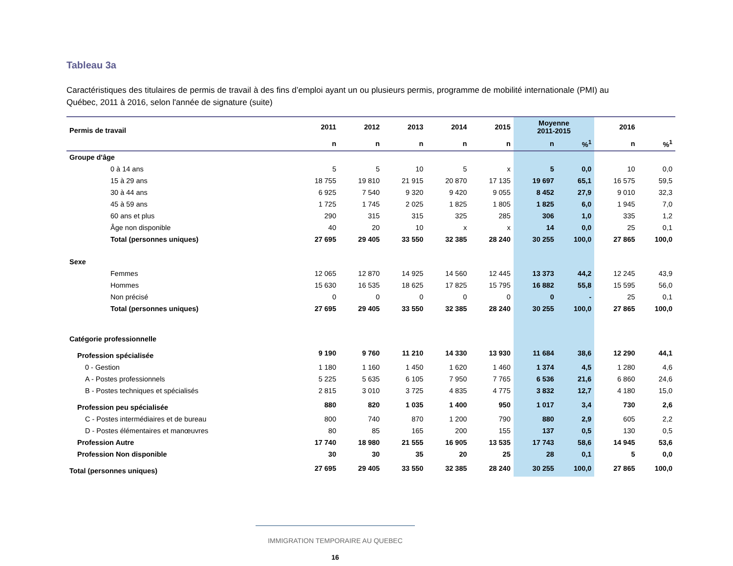Tableau 3a
Caractéristiques des titulaires de permis de travail à des fins d’emploi ayant un ou plusieurs permis, programme de mobilité internationale (PMI) au Québec, 2011 à 2016, selon l'année de signature (suite)
| Permis de travail | 2011 | 2012 | 2013 | 2014 | 2015 | Moyenne 2011-2015 | | 2016 | |
| --- | --- | --- | --- | --- | --- | --- | --- | --- | --- |
| | n | n | n | n | n | n | %<sup>1</sup> | n | %<sup>1</sup> |
| Groupe d'âge | | | | | | | | | |
| 0 à 14 ans | 5 | 5 | 10 | 5 | x | 5 | 0,0 | 10 | 0,0 |
| 15 à 29 ans | 18 755 | 19 810 | 21 915 | 20 870 | 17 135 | 19 697 | 65,1 | 16 575 | 59,5 |
| 30 à 44 ans | 6 925 | 7 540 | 9 320 | 9 420 | 9 055 | 8 452 | 27,9 | 9 010 | 32,3 |
| 45 à 59 ans | 1 725 | 1 745 | 2 025 | 1 825 | 1 805 | 1 825 | 6,0 | 1 945 | 7,0 |
| 60 ans et plus | 290 | 315 | 315 | 325 | 285 | 306 | 1,0 | 335 | 1,2 |
| Âge non disponible | 40 | 20 | 10 | x | x | 14 | 0,0 | 25 | 0,1 |
| Total (personnes uniques) | 27 695 | 29 405 | 33 550 | 32 385 | 28 240 | 30 255 | 100,0 | 27 865 | 100,0 |
| Sexe | | | | | | | | | |
| Femmes | 12 065 | 12 870 | 14 925 | 14 560 | 12 445 | 13 373 | 44,2 | 12 245 | 43,9 |
| Hommes | 15 630 | 16 535 | 18 625 | 17 825 | 15 795 | 16 882 | 55,8 | 15 595 | 56,0 |
| Non précisé | 0 | 0 | 0 | 0 | 0 | 0 | - | 25 | 0,1 |
| Total (personnes uniques) | 27 695 | 29 405 | 33 550 | 32 385 | 28 240 | 30 255 | 100,0 | 27 865 | 100,0 |
| Catégorie professionnelle | | | | | | | | | |
| Profession spécialisée | 9 190 | 9 760 | 11 210 | 14 330 | 13 930 | 11 684 | 38,6 | 12 290 | 44,1 |
| 0 - Gestion | 1 180 | 1 160 | 1 450 | 1 620 | 1 460 | 1 374 | 4,5 | 1 280 | 4,6 |
| A - Postes professionnels | 5 225 | 5 635 | 6 105 | 7 950 | 7 765 | 6 536 | 21,6 | 6 860 | 24,6 |
| B - Postes techniques et spécialisés | 2 815 | 3 010 | 3 725 | 4 835 | 4 775 | 3 832 | 12,7 | 4 180 | 15,0 |
| Profession peu spécialisée | 880 | 820 | 1 035 | 1 400 | 950 | 1 017 | 3,4 | 730 | 2,6 |
| C - Postes intermédiaires et de bureau | 800 | 740 | 870 | 1 200 | 790 | 880 | 2,9 | 605 | 2,2 |
| D - Postes élémentaires et manœuvres | 80 | 85 | 165 | 200 | 155 | 137 | 0,5 | 130 | 0,5 |
| Profession Autre | 17 740 | 18 980 | 21 555 | 16 905 | 13 535 | 17 743 | 58,6 | 14 945 | 53,6 |
| Profession Non disponible | 30 | 30 | 35 | 20 | 25 | 28 | 0,1 | 5 | 0,0 |
| Total (personnes uniques) | 27 695 | 29 405 | 33 550 | 32 385 | 28 240 | 30 255 | 100,0 | 27 865 | 100,0 |
IMMIGRATION TEMPORAIRE AU QUEBEC
16